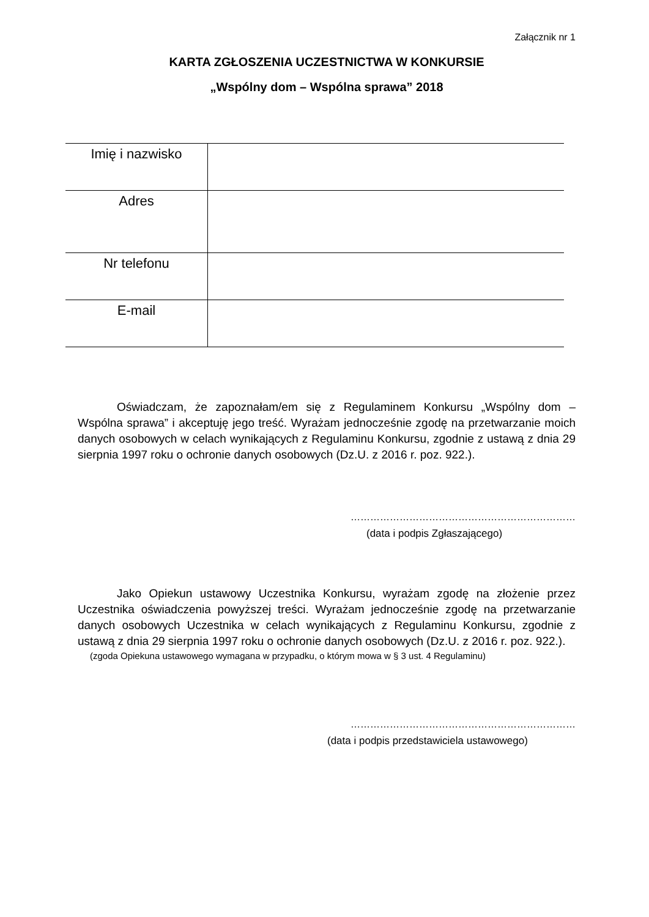Załącznik nr 1
KARTA ZGŁOSZENIA UCZESTNICTWA W KONKURSIE
„Wspólny dom – Wspólna sprawa” 2018
| Imię i nazwisko | |
| Adres | |
| Nr telefonu | |
| E-mail | |
Oświadczam, że zapoznałam/em się z Regulaminem Konkursu „Wspólny dom – Wspólna sprawa” i akceptuję jego treść. Wyrażam jednocześnie zgodę na przetwarzanie moich danych osobowych w celach wynikających z Regulaminu Konkursu, zgodnie z ustawą z dnia 29 sierpnia 1997 roku o ochronie danych osobowych (Dz.U. z 2016 r. poz. 922.).
……………………………………………………………
(data i podpis Zgłaszającego)
Jako Opiekun ustawowy Uczestnika Konkursu, wyrażam zgodę na złożenie przez Uczestnika oświadczenia powyższej treści. Wyrażam jednocześnie zgodę na przetwarzanie danych osobowych Uczestnika w celach wynikających z Regulaminu Konkursu, zgodnie z ustawą z dnia 29 sierpnia 1997 roku o ochronie danych osobowych (Dz.U. z 2016 r. poz. 922.).
(zgoda Opiekuna ustawowego wymagana w przypadku, o którym mowa w § 3 ust. 4 Regulaminu)
……………………………………………………………
(data i podpis przedstawiciela ustawowego)